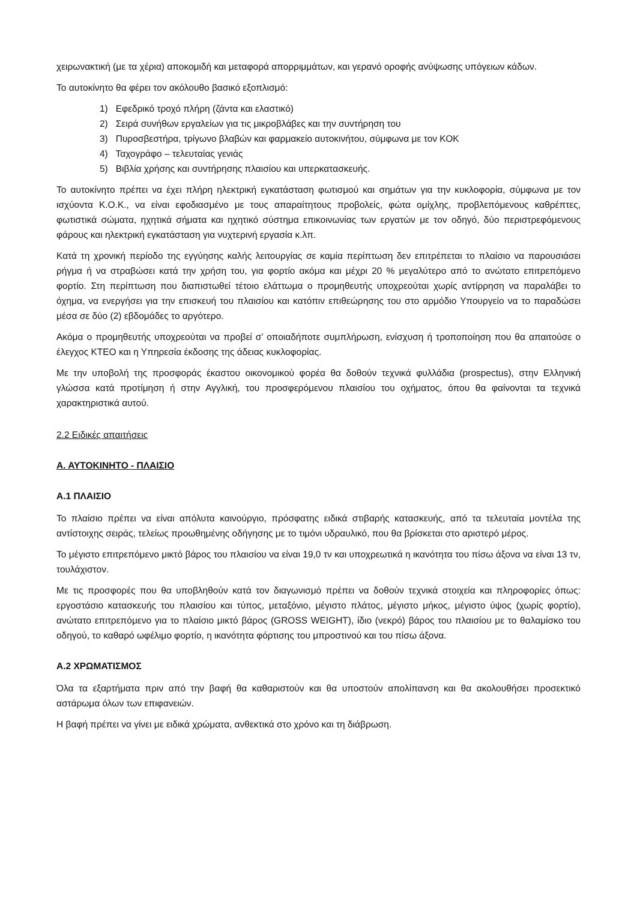χειρωνακτική (με τα χέρια) αποκομιδή και μεταφορά απορριμμάτων, και γερανό οροφής ανύψωσης υπόγειων κάδων.
Το αυτοκίνητο θα φέρει τον ακόλουθο βασικό εξοπλισμό:
1) Εφεδρικό τροχό πλήρη (ζάντα και ελαστικό)
2) Σειρά συνήθων εργαλείων για τις μικροβλάβες και την συντήρηση του
3) Πυροσβεστήρα, τρίγωνο βλαβών και φαρμακείο αυτοκινήτου, σύμφωνα με τον ΚΟΚ
4) Ταχογράφο – τελευταίας γενιάς
5) Βιβλία χρήσης και συντήρησης πλαισίου και υπερκατασκευής.
Το αυτοκίνητο πρέπει να έχει πλήρη ηλεκτρική εγκατάσταση φωτισμού και σημάτων για την κυκλοφορία, σύμφωνα με τον ισχύοντα Κ.Ο.Κ., να είναι εφοδιασμένο με τους απαραίτητους προβολείς, φώτα ομίχλης, προβλεπόμενους καθρέπτες, φωτιστικά σώματα, ηχητικά σήματα και ηχητικό σύστημα επικοινωνίας των εργατών με τον οδηγό, δύο περιστρεφόμενους φάρους και ηλεκτρική εγκατάσταση για νυχτερινή εργασία κ.λπ.
Κατά τη χρονική περίοδο της εγγύησης καλής λειτουργίας σε καμία περίπτωση δεν επιτρέπεται το πλαίσιο να παρουσιάσει ρήγμα ή να στραβώσει κατά την χρήση του, για φορτίο ακόμα και μέχρι 20 % μεγαλύτερο από το ανώτατο επιτρεπόμενο φορτίο. Στη περίπτωση που διαπιστωθεί τέτοιο ελάττωμα ο προμηθευτής υποχρεούται χωρίς αντίρρηση να παραλάβει το όχημα, να ενεργήσει για την επισκευή του πλαισίου και κατόπιν επιθεώρησης του στο αρμόδιο Υπουργείο να το παραδώσει μέσα σε δύο (2) εβδομάδες το αργότερο.
Ακόμα ο προμηθευτής υποχρεούται να προβεί σ’ οποιαδήποτε συμπλήρωση, ενίσχυση ή τροποποίηση που θα απαιτούσε ο έλεγχος ΚΤΕΟ και η Υπηρεσία έκδοσης της άδειας κυκλοφορίας.
Με την υποβολή της προσφοράς έκαστου οικονομικού φορέα θα δοθούν τεχνικά φυλλάδια (prospectus), στην Ελληνική γλώσσα κατά προτίμηση ή στην Αγγλική, του προσφερόμενου πλαισίου του οχήματος, όπου θα φαίνονται τα τεχνικά χαρακτηριστικά αυτού.
2.2 Ειδικές απαιτήσεις
Α. ΑΥΤΟΚΙΝΗΤΟ - ΠΛΑΙΣΙΟ
Α.1 ΠΛΑΙΣΙΟ
Το πλαίσιο πρέπει να είναι απόλυτα καινούργιο, πρόσφατης ειδικά στιβαρής κατασκευής, από τα τελευταία μοντέλα της αντίστοιχης σειράς, τελείως προωθημένης οδήγησης με το τιμόνι υδραυλικό, που θα βρίσκεται στο αριστερό μέρος.
Το μέγιστο επιτρεπόμενο μικτό βάρος του πλαισίου να είναι 19,0 τν και υποχρεωτικά η ικανότητα του πίσω άξονα να είναι 13 τν, τουλάχιστον.
Με τις προσφορές που θα υποβληθούν κατά τον διαγωνισμό πρέπει να δοθούν τεχνικά στοιχεία και πληροφορίες όπως: εργοστάσιο κατασκευής του πλαισίου και τύπος, μεταξόνιο, μέγιστο πλάτος, μέγιστο μήκος, μέγιστο ύψος (χωρίς φορτίο), ανώτατο επιτρεπόμενο για το πλαίσιο μικτό βάρος (GROSS WEIGHT), ίδιο (νεκρό) βάρος του πλαισίου με το θαλαμίσκο του οδηγού, το καθαρό ωφέλιμο φορτίο, η ικανότητα φόρτισης του μπροστινού και του πίσω άξονα.
Α.2 ΧΡΩΜΑΤΙΣΜΟΣ
Όλα τα εξαρτήματα πριν από την βαφή θα καθαριστούν και θα υποστούν απολίπανση και θα ακολουθήσει προσεκτικό αστάρωμα όλων των επιφανειών.
Η βαφή πρέπει να γίνει με ειδικά χρώματα, ανθεκτικά στο χρόνο και τη διάβρωση.